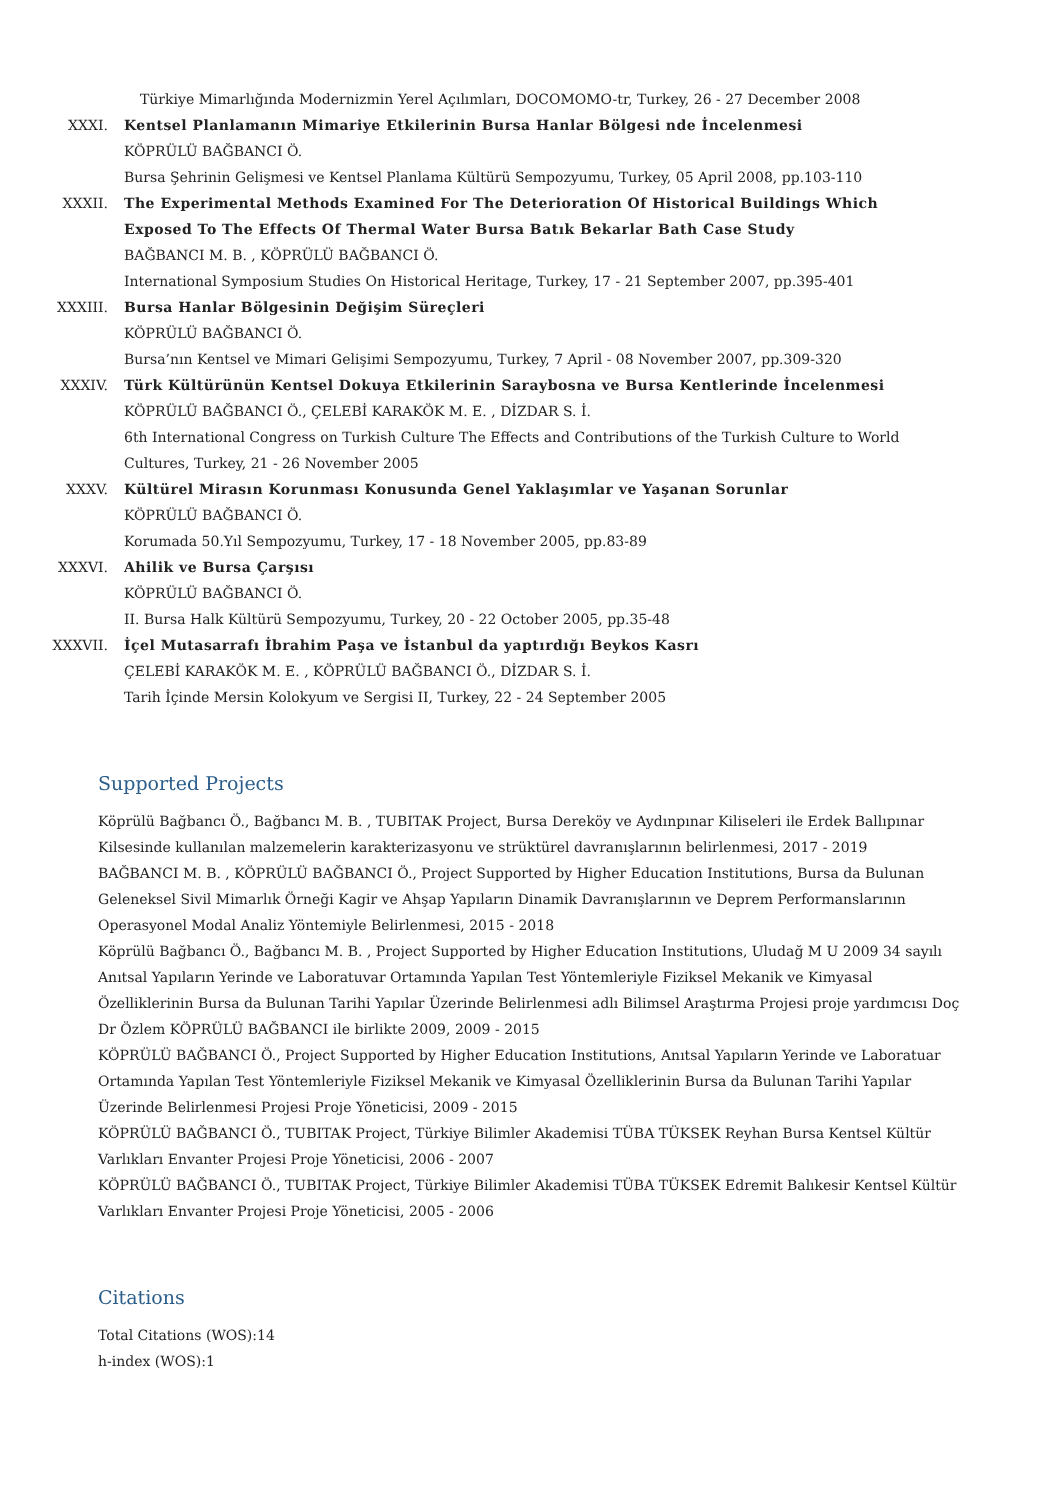Türkiye Mimarlığında Modernizmin Yerel Açılımları, DOCOMOMO-tr, Turkey, 26 - 27 December 2008
XXXI. Kentsel Planlamanın Mimariye Etkilerinin Bursa Hanlar Bölgesi nde İncelenmesi
KÖPRÜLÜ BAĞBANCI Ö.
Bursa Şehrinin Gelişmesi ve Kentsel Planlama Kültürü Sempozyumu, Turkey, 05 April 2008, pp.103-110
XXXII. The Experimental Methods Examined For The Deterioration Of Historical Buildings Which Exposed To The Effects Of Thermal Water Bursa Batık Bekarlar Bath Case Study
BAĞBANCI M. B. , KÖPRÜLÜ BAĞBANCI Ö.
International Symposium Studies On Historical Heritage, Turkey, 17 - 21 September 2007, pp.395-401
XXXIII. Bursa Hanlar Bölgesinin Değişim Süreçleri
KÖPRÜLÜ BAĞBANCI Ö.
Bursa’nın Kentsel ve Mimari Gelişimi Sempozyumu, Turkey, 7 April - 08 November 2007, pp.309-320
XXXIV. Türk Kültürünün Kentsel Dokuya Etkilerinin Saraybosna ve Bursa Kentlerinde İncelenmesi
KÖPRÜLÜ BAĞBANCI Ö., ÇELEBİ KARAKÖK M. E. , DİZDAR S. İ.
6th International Congress on Turkish Culture The Effects and Contributions of the Turkish Culture to World Cultures, Turkey, 21 - 26 November 2005
XXXV. Kültürel Mirasın Korunması Konusunda Genel Yaklaşımlar ve Yaşanan Sorunlar
KÖPRÜLÜ BAĞBANCI Ö.
Korumada 50.Yıl Sempozyumu, Turkey, 17 - 18 November 2005, pp.83-89
XXXVI. Ahilik ve Bursa Çarşısı
KÖPRÜLÜ BAĞBANCI Ö.
II. Bursa Halk Kültürü Sempozyumu, Turkey, 20 - 22 October 2005, pp.35-48
XXXVII. İçel Mutasarrafı İbrahim Paşa ve İstanbul da yaptırdığı Beykos Kasrı
ÇELEBİ KARAKÖK M. E. , KÖPRÜLÜ BAĞBANCI Ö., DİZDAR S. İ.
Tarih İçinde Mersin Kolokyum ve Sergisi II, Turkey, 22 - 24 September 2005
Supported Projects
Köprülü Bağbancı Ö., Bağbancı M. B. , TUBITAK Project, Bursa Dereköy ve Aydınpınar Kiliseleri ile Erdek Ballıpınar Kilsesinde kullanılan malzemelerin karakterizasyonu ve strüktürel davranışlarının belirlenmesi, 2017 - 2019
BAĞBANCI M. B. , KÖPRÜLÜ BAĞBANCI Ö., Project Supported by Higher Education Institutions, Bursa da Bulunan Geleneksel Sivil Mimarlık Örneği Kagir ve Ahşap Yapıların Dinamik Davranışlarının ve Deprem Performanslarının Operasyonel Modal Analiz Yöntemiyle Belirlenmesi, 2015 - 2018
Köprülü Bağbancı Ö., Bağbancı M. B. , Project Supported by Higher Education Institutions, Uludağ M U 2009 34 sayılı Anıtsal Yapıların Yerinde ve Laboratuvar Ortamında Yapılan Test Yöntemleriyle Fiziksel Mekanik ve Kimyasal Özelliklerinin Bursa da Bulunan Tarihi Yapılar Üzerinde Belirlenmesi adlı Bilimsel Araştırma Projesi proje yardımcısı Doç Dr Özlem KÖPRÜLÜ BAĞBANCI ile birlikte 2009, 2009 - 2015
KÖPRÜLÜ BAĞBANCI Ö., Project Supported by Higher Education Institutions, Anıtsal Yapıların Yerinde ve Laboratuar Ortamında Yapılan Test Yöntemleriyle Fiziksel Mekanik ve Kimyasal Özelliklerinin Bursa da Bulunan Tarihi Yapılar Üzerinde Belirlenmesi Projesi Proje Yöneticisi, 2009 - 2015
KÖPRÜLÜ BAĞBANCI Ö., TUBITAK Project, Türkiye Bilimler Akademisi TÜBA TÜKSEK Reyhan Bursa Kentsel Kültür Varlıkları Envanter Projesi Proje Yöneticisi, 2006 - 2007
KÖPRÜLÜ BAĞBANCI Ö., TUBITAK Project, Türkiye Bilimler Akademisi TÜBA TÜKSEK Edremit Balıkesir Kentsel Kültür Varlıkları Envanter Projesi Proje Yöneticisi, 2005 - 2006
Citations
Total Citations (WOS):14
h-index (WOS):1